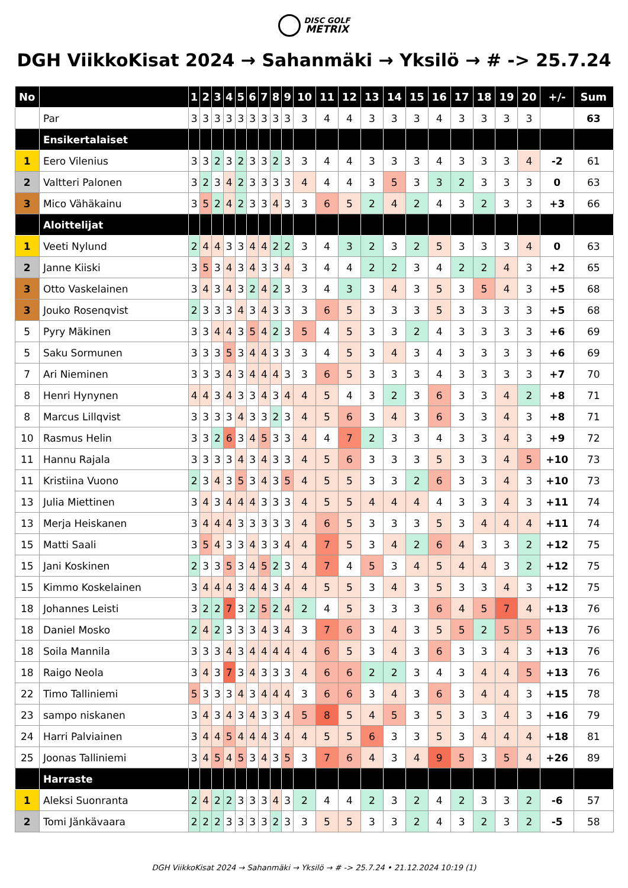DISC GOLF
METRIX
DGH ViikkoKisat 2024 → Sahanmäki → Yksilö → # -> 25.7.24
| No | | 1 | 2 | 3 | 4 | 5 | 6 | 7 | 8 | 9 | 10 | 11 | 12 | 13 | 14 | 15 | 16 | 17 | 18 | 19 | 20 | +/- | Sum |
| --- | --- | --- | --- | --- | --- | --- | --- | --- | --- | --- | --- | --- | --- | --- | --- | --- | --- | --- | --- | --- | --- | --- | --- |
| | Par | 3 | 3 | 3 | 3 | 3 | 3 | 3 | 3 | 3 | 3 | 4 | 4 | 3 | 3 | 3 | 4 | 3 | 3 | 3 | 3 | | 63 |
| | Ensikertalaiset | | | | | | | | | | | | | | | | | | | | | | |
| 1 | Eero Vilenius | 3 | 3 | 2 | 3 | 2 | 3 | 3 | 2 | 3 | 3 | 4 | 4 | 3 | 3 | 3 | 4 | 3 | 3 | 3 | 4 | -2 | 61 |
| 2 | Valtteri Palonen | 3 | 2 | 3 | 4 | 2 | 3 | 3 | 3 | 3 | 4 | 4 | 4 | 3 | 5 | 3 | 3 | 2 | 3 | 3 | 3 | 0 | 63 |
| 3 | Mico Vähäkainu | 3 | 5 | 2 | 4 | 2 | 3 | 3 | 4 | 3 | 3 | 6 | 5 | 2 | 4 | 2 | 4 | 3 | 2 | 3 | 3 | +3 | 66 |
| | Aloittelijat | | | | | | | | | | | | | | | | | | | | | | |
| 1 | Veeti Nylund | 2 | 4 | 4 | 3 | 3 | 4 | 4 | 2 | 2 | 3 | 4 | 3 | 2 | 3 | 2 | 5 | 3 | 3 | 3 | 4 | 0 | 63 |
| 2 | Janne Kiiski | 3 | 5 | 3 | 4 | 3 | 4 | 3 | 3 | 4 | 3 | 4 | 4 | 2 | 2 | 3 | 4 | 2 | 2 | 4 | 3 | +2 | 65 |
| 3 | Otto Vaskelainen | 3 | 4 | 3 | 4 | 3 | 2 | 4 | 2 | 3 | 3 | 4 | 3 | 3 | 4 | 3 | 5 | 3 | 5 | 4 | 3 | +5 | 68 |
| 3 | Jouko Rosenqvist | 2 | 3 | 3 | 3 | 4 | 3 | 4 | 3 | 3 | 3 | 6 | 5 | 3 | 3 | 3 | 5 | 3 | 3 | 3 | 3 | +5 | 68 |
| 5 | Pyry Mäkinen | 3 | 3 | 4 | 4 | 3 | 5 | 4 | 2 | 3 | 5 | 4 | 5 | 3 | 3 | 2 | 4 | 3 | 3 | 3 | 3 | +6 | 69 |
| 5 | Saku Sormunen | 3 | 3 | 3 | 5 | 3 | 4 | 4 | 3 | 3 | 3 | 4 | 5 | 3 | 4 | 3 | 4 | 3 | 3 | 3 | 3 | +6 | 69 |
| 7 | Ari Nieminen | 3 | 3 | 3 | 4 | 3 | 4 | 4 | 4 | 3 | 3 | 6 | 5 | 3 | 3 | 3 | 4 | 3 | 3 | 3 | 3 | +7 | 70 |
| 8 | Henri Hynynen | 4 | 4 | 3 | 4 | 3 | 3 | 4 | 3 | 4 | 4 | 5 | 4 | 3 | 2 | 3 | 6 | 3 | 3 | 4 | 2 | +8 | 71 |
| 8 | Marcus Lillqvist | 3 | 3 | 3 | 3 | 4 | 3 | 3 | 2 | 3 | 4 | 5 | 6 | 3 | 4 | 3 | 6 | 3 | 3 | 4 | 3 | +8 | 71 |
| 10 | Rasmus Helin | 3 | 3 | 2 | 6 | 3 | 4 | 5 | 3 | 3 | 4 | 4 | 7 | 2 | 3 | 3 | 4 | 3 | 3 | 4 | 3 | +9 | 72 |
| 11 | Hannu Rajala | 3 | 3 | 3 | 3 | 4 | 3 | 4 | 3 | 3 | 4 | 5 | 6 | 3 | 3 | 3 | 5 | 3 | 3 | 4 | 5 | +10 | 73 |
| 11 | Kristiina Vuono | 2 | 3 | 4 | 3 | 5 | 3 | 4 | 3 | 5 | 4 | 5 | 5 | 3 | 3 | 2 | 6 | 3 | 3 | 4 | 3 | +10 | 73 |
| 13 | Julia Miettinen | 3 | 4 | 3 | 4 | 4 | 4 | 3 | 3 | 3 | 4 | 5 | 5 | 4 | 4 | 4 | 4 | 3 | 3 | 4 | 3 | +11 | 74 |
| 13 | Merja Heiskanen | 3 | 4 | 4 | 4 | 3 | 3 | 3 | 3 | 3 | 4 | 6 | 5 | 3 | 3 | 3 | 5 | 3 | 4 | 4 | 4 | +11 | 74 |
| 15 | Matti Saali | 3 | 5 | 4 | 3 | 3 | 4 | 3 | 3 | 4 | 4 | 7 | 5 | 3 | 4 | 2 | 6 | 4 | 3 | 3 | 2 | +12 | 75 |
| 15 | Jani Koskinen | 2 | 3 | 3 | 5 | 3 | 4 | 5 | 2 | 3 | 4 | 7 | 4 | 5 | 3 | 4 | 5 | 4 | 4 | 3 | 2 | +12 | 75 |
| 15 | Kimmo Koskelainen | 3 | 4 | 4 | 4 | 3 | 4 | 4 | 3 | 4 | 4 | 5 | 5 | 3 | 4 | 3 | 5 | 3 | 3 | 4 | 3 | +12 | 75 |
| 18 | Johannes Leisti | 3 | 2 | 2 | 7 | 3 | 2 | 5 | 2 | 4 | 2 | 4 | 5 | 3 | 3 | 3 | 6 | 4 | 5 | 7 | 4 | +13 | 76 |
| 18 | Daniel Mosko | 2 | 4 | 2 | 3 | 3 | 3 | 4 | 3 | 4 | 3 | 7 | 6 | 3 | 4 | 3 | 5 | 5 | 2 | 5 | 5 | +13 | 76 |
| 18 | Soila Mannila | 3 | 3 | 3 | 4 | 3 | 4 | 4 | 4 | 4 | 4 | 6 | 5 | 3 | 4 | 3 | 6 | 3 | 3 | 4 | 3 | +13 | 76 |
| 18 | Raigo Neola | 3 | 4 | 3 | 7 | 3 | 4 | 3 | 3 | 3 | 4 | 6 | 6 | 2 | 2 | 3 | 4 | 3 | 4 | 4 | 5 | +13 | 76 |
| 22 | Timo Talliniemi | 5 | 3 | 3 | 3 | 4 | 3 | 4 | 4 | 4 | 3 | 6 | 6 | 3 | 4 | 3 | 6 | 3 | 4 | 4 | 3 | +15 | 78 |
| 23 | sampo niskanen | 3 | 4 | 3 | 4 | 3 | 4 | 3 | 3 | 4 | 5 | 8 | 5 | 4 | 5 | 3 | 5 | 3 | 3 | 4 | 3 | +16 | 79 |
| 24 | Harri Palviainen | 3 | 4 | 4 | 5 | 4 | 4 | 4 | 3 | 4 | 4 | 5 | 5 | 6 | 3 | 3 | 5 | 3 | 4 | 4 | 4 | +18 | 81 |
| 25 | Joonas Talliniemi | 3 | 4 | 5 | 4 | 5 | 3 | 4 | 3 | 5 | 3 | 7 | 6 | 4 | 3 | 4 | 9 | 5 | 3 | 5 | 4 | +26 | 89 |
| | Harraste | | | | | | | | | | | | | | | | | | | | | | |
| 1 | Aleksi Suonranta | 2 | 4 | 2 | 2 | 3 | 3 | 3 | 4 | 3 | 2 | 4 | 4 | 2 | 3 | 2 | 4 | 2 | 3 | 3 | 2 | -6 | 57 |
| 2 | Tomi Jänkävaara | 2 | 2 | 2 | 3 | 3 | 3 | 3 | 2 | 3 | 3 | 5 | 5 | 3 | 3 | 2 | 4 | 3 | 2 | 3 | 2 | -5 | 58 |
DGH ViikkoKisat 2024 → Sahanmäki → Yksilö → # -> 25.7.24 • 21.12.2024 10:19 (1)